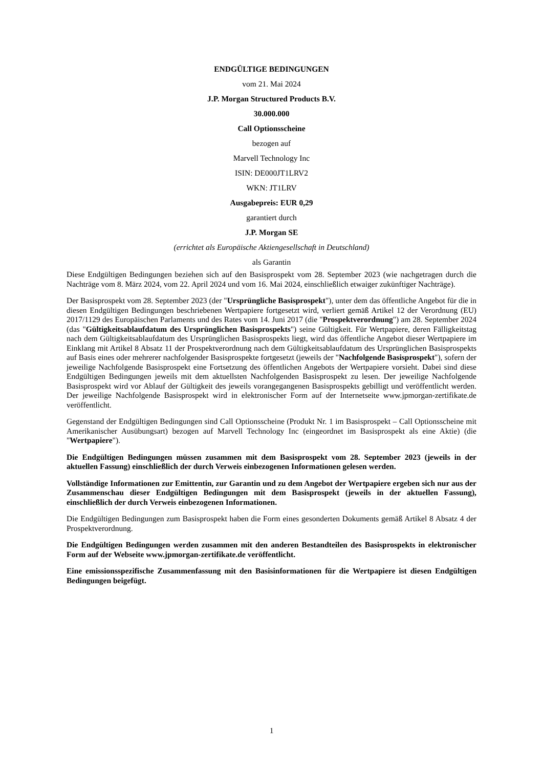ENDGÜLTIGE BEDINGUNGEN
vom 21. Mai 2024
J.P. Morgan Structured Products B.V.
30.000.000
Call Optionsscheine
bezogen auf
Marvell Technology Inc
ISIN: DE000JT1LRV2
WKN: JT1LRV
Ausgabepreis: EUR 0,29
garantiert durch
J.P. Morgan SE
(errichtet als Europäische Aktiengesellschaft in Deutschland)
als Garantin
Diese Endgültigen Bedingungen beziehen sich auf den Basisprospekt vom 28. September 2023 (wie nachgetragen durch die Nachträge vom 8. März 2024, vom 22. April 2024 und vom 16. Mai 2024, einschließlich etwaiger zukünftiger Nachträge).
Der Basisprospekt vom 28. September 2023 (der "Ursprüngliche Basisprospekt"), unter dem das öffentliche Angebot für die in diesen Endgültigen Bedingungen beschriebenen Wertpapiere fortgesetzt wird, verliert gemäß Artikel 12 der Verordnung (EU) 2017/1129 des Europäischen Parlaments und des Rates vom 14. Juni 2017 (die "Prospektverordnung") am 28. September 2024 (das "Gültigkeitsablaufdatum des Ursprünglichen Basisprospekts") seine Gültigkeit. Für Wertpapiere, deren Fälligkeitstag nach dem Gültigkeitsablaufdatum des Ursprünglichen Basisprospekts liegt, wird das öffentliche Angebot dieser Wertpapiere im Einklang mit Artikel 8 Absatz 11 der Prospektverordnung nach dem Gültigkeitsablaufdatum des Ursprünglichen Basisprospekts auf Basis eines oder mehrerer nachfolgender Basisprospekte fortgesetzt (jeweils der "Nachfolgende Basisprospekt"), sofern der jeweilige Nachfolgende Basisprospekt eine Fortsetzung des öffentlichen Angebots der Wertpapiere vorsieht. Dabei sind diese Endgültigen Bedingungen jeweils mit dem aktuellsten Nachfolgenden Basisprospekt zu lesen. Der jeweilige Nachfolgende Basisprospekt wird vor Ablauf der Gültigkeit des jeweils vorangegangenen Basisprospekts gebilligt und veröffentlicht werden. Der jeweilige Nachfolgende Basisprospekt wird in elektronischer Form auf der Internetseite www.jpmorgan-zertifikate.de veröffentlicht.
Gegenstand der Endgültigen Bedingungen sind Call Optionsscheine (Produkt Nr. 1 im Basisprospekt – Call Optionsscheine mit Amerikanischer Ausübungsart) bezogen auf Marvell Technology Inc (eingeordnet im Basisprospekt als eine Aktie) (die "Wertpapiere").
Die Endgültigen Bedingungen müssen zusammen mit dem Basisprospekt vom 28. September 2023 (jeweils in der aktuellen Fassung) einschließlich der durch Verweis einbezogenen Informationen gelesen werden.
Vollständige Informationen zur Emittentin, zur Garantin und zu dem Angebot der Wertpapiere ergeben sich nur aus der Zusammenschau dieser Endgültigen Bedingungen mit dem Basisprospekt (jeweils in der aktuellen Fassung), einschließlich der durch Verweis einbezogenen Informationen.
Die Endgültigen Bedingungen zum Basisprospekt haben die Form eines gesonderten Dokuments gemäß Artikel 8 Absatz 4 der Prospektverordnung.
Die Endgültigen Bedingungen werden zusammen mit den anderen Bestandteilen des Basisprospekts in elektronischer Form auf der Webseite www.jpmorgan-zertifikate.de veröffentlicht.
Eine emissionsspezifische Zusammenfassung mit den Basisinformationen für die Wertpapiere ist diesen Endgültigen Bedingungen beigefügt.
1